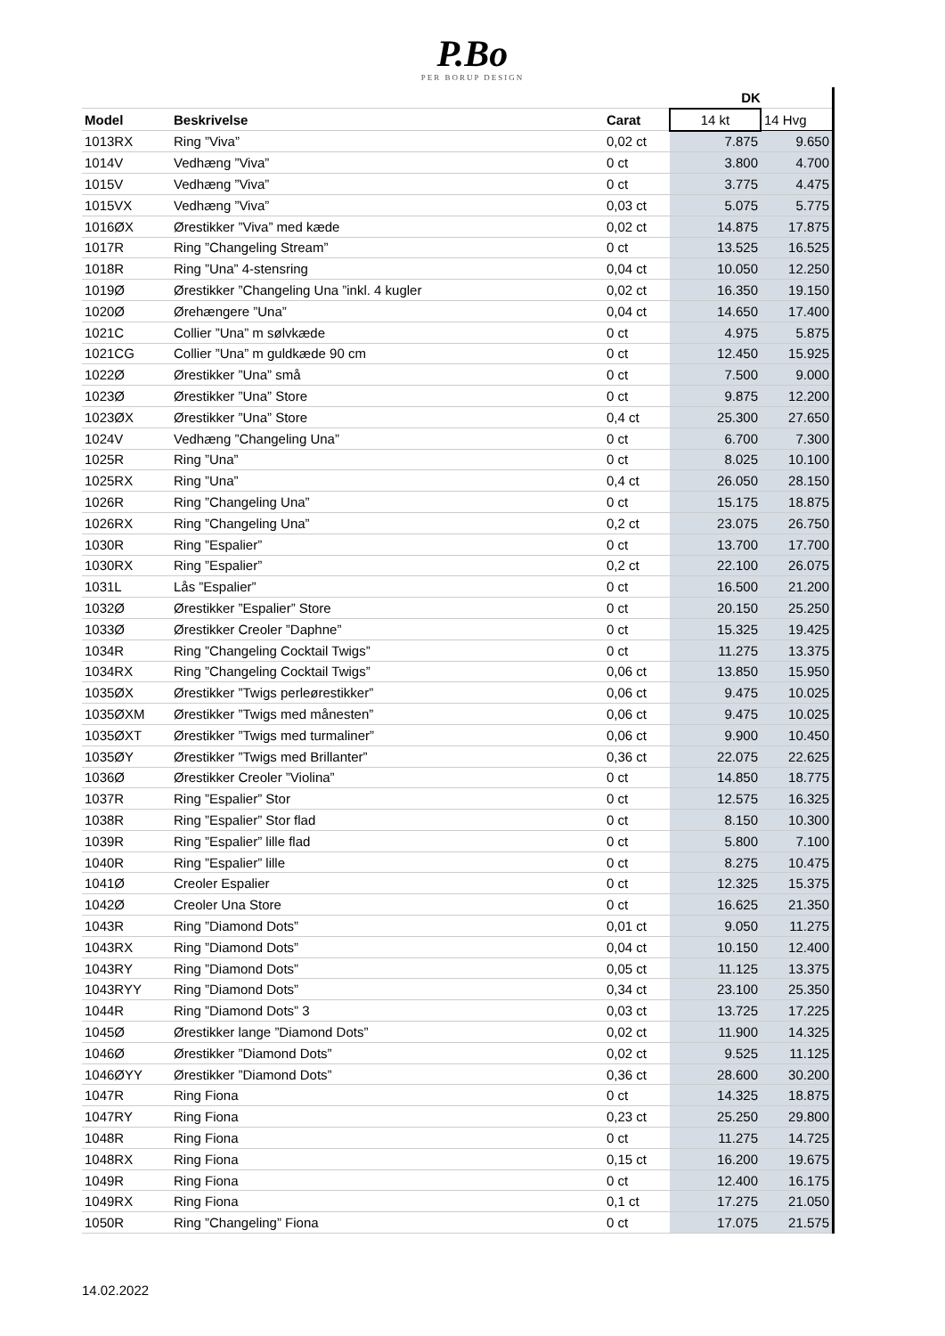P.Bo
PER BORUP DESIGN
| | | | DK | |
| --- | --- | --- | --- | --- |
| Model | Beskrivelse | Carat | 14 kt | 14 Hvg |
| 1013RX | Ring ”Viva” | 0,02 ct | 7.875 | 9.650 |
| 1014V | Vedhæng ”Viva” | 0 ct | 3.800 | 4.700 |
| 1015V | Vedhæng ”Viva” | 0 ct | 3.775 | 4.475 |
| 1015VX | Vedhæng ”Viva” | 0,03 ct | 5.075 | 5.775 |
| 1016ØX | Ørestikker ”Viva” med kæde | 0,02 ct | 14.875 | 17.875 |
| 1017R | Ring ”Changeling Stream” | 0 ct | 13.525 | 16.525 |
| 1018R | Ring ”Una” 4-stensring | 0,04 ct | 10.050 | 12.250 |
| 1019Ø | Ørestikker ”Changeling Una ”inkl. 4 kugler | 0,02 ct | 16.350 | 19.150 |
| 1020Ø | Ørehængere ”Una” | 0,04 ct | 14.650 | 17.400 |
| 1021C | Collier ”Una” m sølvkæde | 0 ct | 4.975 | 5.875 |
| 1021CG | Collier ”Una” m guldkæde 90 cm | 0 ct | 12.450 | 15.925 |
| 1022Ø | Ørestikker ”Una” små | 0 ct | 7.500 | 9.000 |
| 1023Ø | Ørestikker ”Una” Store | 0 ct | 9.875 | 12.200 |
| 1023ØX | Ørestikker ”Una” Store | 0,4 ct | 25.300 | 27.650 |
| 1024V | Vedhæng ”Changeling Una” | 0 ct | 6.700 | 7.300 |
| 1025R | Ring ”Una” | 0 ct | 8.025 | 10.100 |
| 1025RX | Ring ”Una” | 0,4 ct | 26.050 | 28.150 |
| 1026R | Ring ”Changeling Una” | 0 ct | 15.175 | 18.875 |
| 1026RX | Ring ”Changeling Una” | 0,2 ct | 23.075 | 26.750 |
| 1030R | Ring ”Espalier” | 0 ct | 13.700 | 17.700 |
| 1030RX | Ring ”Espalier” | 0,2 ct | 22.100 | 26.075 |
| 1031L | Lås ”Espalier” | 0 ct | 16.500 | 21.200 |
| 1032Ø | Ørestikker ”Espalier” Store | 0 ct | 20.150 | 25.250 |
| 1033Ø | Ørestikker Creoler ”Daphne” | 0 ct | 15.325 | 19.425 |
| 1034R | Ring ”Changeling Cocktail Twigs” | 0 ct | 11.275 | 13.375 |
| 1034RX | Ring ”Changeling Cocktail Twigs” | 0,06 ct | 13.850 | 15.950 |
| 1035ØX | Ørestikker ”Twigs perleørestikker” | 0,06 ct | 9.475 | 10.025 |
| 1035ØXM | Ørestikker ”Twigs med månesten” | 0,06 ct | 9.475 | 10.025 |
| 1035ØXT | Ørestikker ”Twigs med turmaliner” | 0,06 ct | 9.900 | 10.450 |
| 1035ØY | Ørestikker ”Twigs med Brillanter” | 0,36 ct | 22.075 | 22.625 |
| 1036Ø | Ørestikker Creoler ”Violina” | 0 ct | 14.850 | 18.775 |
| 1037R | Ring ”Espalier” Stor | 0 ct | 12.575 | 16.325 |
| 1038R | Ring ”Espalier” Stor flad | 0 ct | 8.150 | 10.300 |
| 1039R | Ring ”Espalier” lille flad | 0 ct | 5.800 | 7.100 |
| 1040R | Ring ”Espalier” lille | 0 ct | 8.275 | 10.475 |
| 1041Ø | Creoler Espalier | 0 ct | 12.325 | 15.375 |
| 1042Ø | Creoler Una Store | 0 ct | 16.625 | 21.350 |
| 1043R | Ring ”Diamond Dots” | 0,01 ct | 9.050 | 11.275 |
| 1043RX | Ring ”Diamond Dots” | 0,04 ct | 10.150 | 12.400 |
| 1043RY | Ring ”Diamond Dots” | 0,05 ct | 11.125 | 13.375 |
| 1043RYY | Ring ”Diamond Dots” | 0,34 ct | 23.100 | 25.350 |
| 1044R | Ring ”Diamond Dots” 3 | 0,03 ct | 13.725 | 17.225 |
| 1045Ø | Ørestikker lange ”Diamond Dots” | 0,02 ct | 11.900 | 14.325 |
| 1046Ø | Ørestikker ”Diamond Dots” | 0,02 ct | 9.525 | 11.125 |
| 1046ØYY | Ørestikker ”Diamond Dots” | 0,36 ct | 28.600 | 30.200 |
| 1047R | Ring Fiona | 0 ct | 14.325 | 18.875 |
| 1047RY | Ring Fiona | 0,23 ct | 25.250 | 29.800 |
| 1048R | Ring Fiona | 0 ct | 11.275 | 14.725 |
| 1048RX | Ring Fiona | 0,15 ct | 16.200 | 19.675 |
| 1049R | Ring Fiona | 0 ct | 12.400 | 16.175 |
| 1049RX | Ring Fiona | 0,1 ct | 17.275 | 21.050 |
| 1050R | Ring ”Changeling” Fiona | 0 ct | 17.075 | 21.575 |
14.02.2022